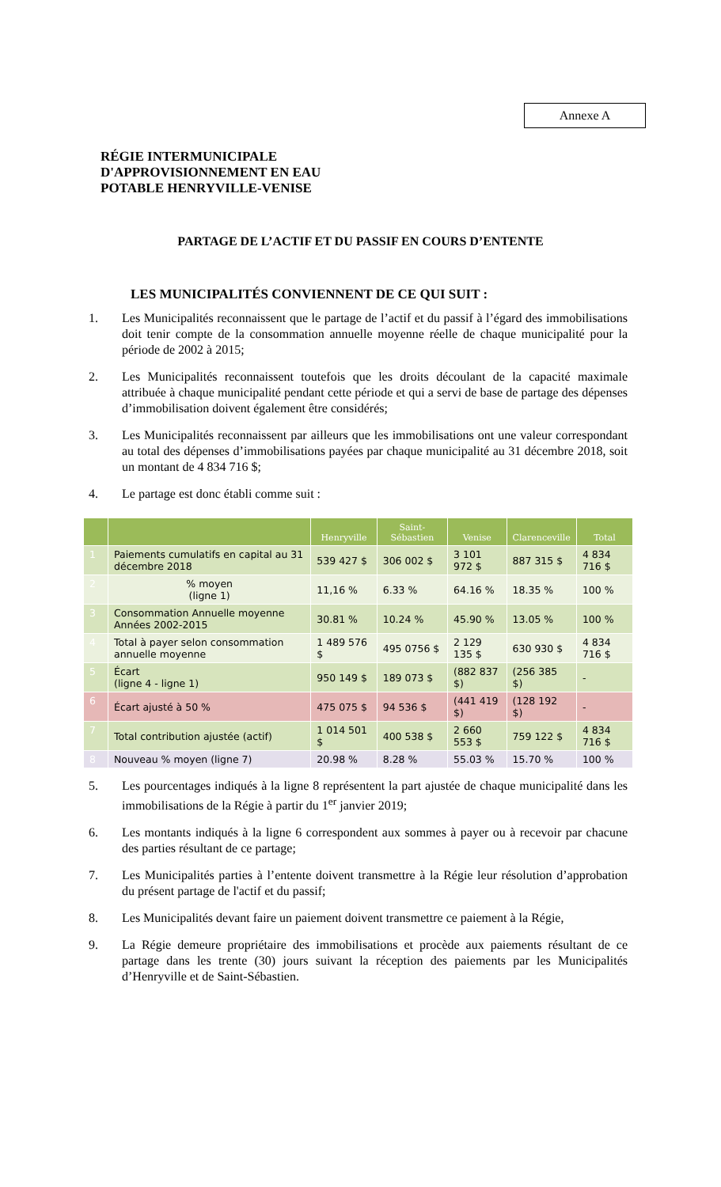Annexe A
RÉGIE INTERMUNICIPALE
D'APPROVISIONNEMENT EN EAU
POTABLE HENRYVILLE-VENISE
PARTAGE DE L’ACTIF ET DU PASSIF EN COURS D’ENTENTE
LES MUNICIPALITÉS CONVIENNENT DE CE QUI SUIT :
1. Les Municipalités reconnaissent que le partage de l’actif et du passif à l’égard des immobilisations doit tenir compte de la consommation annuelle moyenne réelle de chaque municipalité pour la période de 2002 à 2015;
2. Les Municipalités reconnaissent toutefois que les droits découlant de la capacité maximale attribuée à chaque municipalité pendant cette période et qui a servi de base de partage des dépenses d’immobilisation doivent également être considérés;
3. Les Municipalités reconnaissent par ailleurs que les immobilisations ont une valeur correspondant au total des dépenses d’immobilisations payées par chaque municipalité au 31 décembre 2018, soit un montant de 4 834 716 $;
4. Le partage est donc établi comme suit :
| | | Henryville | Saint-Sébastien | Venise | Clarenceville | Total |
| --- | --- | --- | --- | --- | --- | --- |
| 1 | Paiements cumulatifs en capital au 31 décembre 2018 | 539 427 $ | 306 002 $ | 3 101 972 $ | 887 315 $ | 4 834 716 $ |
| 2 | % moyen (ligne 1) | 11,16 % | 6.33 % | 64.16 % | 18.35 % | 100 % |
| 3 | Consommation Annuelle moyenne Années 2002-2015 | 30.81 % | 10.24 % | 45.90 % | 13.05 % | 100 % |
| 4 | Total à payer selon consommation annuelle moyenne | 1 489 576 $ | 495 0756 $ | 2 129 135 $ | 630 930 $ | 4 834 716 $ |
| 5 | Écart (ligne 4 - ligne 1) | 950 149 $ | 189 073 $ | (882 837 $) | (256 385 $) | - |
| 6 | Écart ajusté à 50 % | 475 075 $ | 94 536 $ | (441 419 $) | (128 192 $) | - |
| 7 | Total contribution ajustée (actif) | 1 014 501 $ | 400 538 $ | 2 660 553 $ | 759 122 $ | 4 834 716 $ |
| 8 | Nouveau % moyen (ligne 7) | 20.98 % | 8.28 % | 55.03 % | 15.70 % | 100 % |
5. Les pourcentages indiqués à la ligne 8 représentent la part ajustée de chaque municipalité dans les immobilisations de la Régie à partir du 1<sup>er</sup> janvier 2019;
6. Les montants indiqués à la ligne 6 correspondent aux sommes à payer ou à recevoir par chacune des parties résultant de ce partage;
7. Les Municipalités parties à l’entente doivent transmettre à la Régie leur résolution d’approbation du présent partage de l'actif et du passif;
8. Les Municipalités devant faire un paiement doivent transmettre ce paiement à la Régie,
9. La Régie demeure propriétaire des immobilisations et procède aux paiements résultant de ce partage dans les trente (30) jours suivant la réception des paiements par les Municipalités d’Henryville et de Saint-Sébastien.